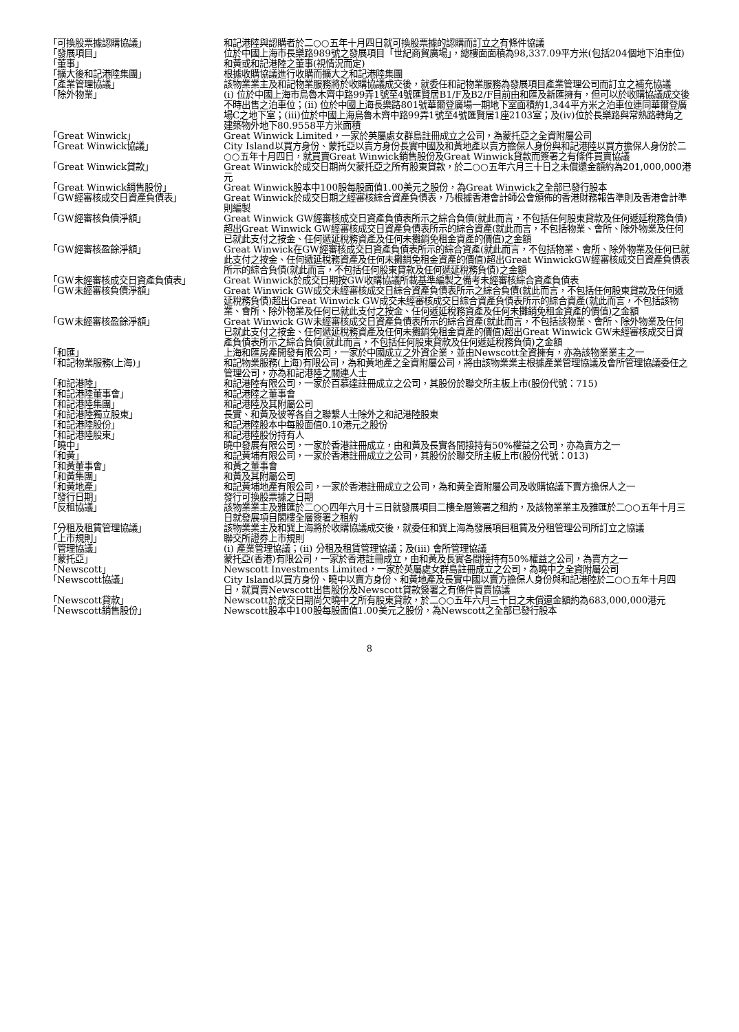| 「可換股票據認購協議」 | 和記港陸與認購者於二○○五年十月四日就可換股票據的認購而訂立之有條件協議 |
| 「發展項目」 | 位於中國上海市長樂路989號之發展項目「世紀商貿廣場」，總樓面面積為98,337.09平方米(包括204個地下泊車位) |
| 「董事」 | 和黃或和記港陸之董事(視情況而定) |
| 「擴大後和記港陸集團」 | 根據收購協議進行收購而擴大之和記港陸集團 |
| 「產業管理協議」 | 該物業業主及和記物業服務將於收購協議成交後，就委任和記物業服務為發展項目產業管理公司而訂立之補充協議 |
| 「除外物業」 | (i) 位於中國上海市烏魯木齊中路99弄1號至4號匯賢居B1/F及B2/F目前由和匯及新匯擁有，但可以於收購協議成交後不時出售之泊車位；(ii) 位於中國上海長樂路801號華爾登廣場一期地下室面積約1,344平方米之泊車位連同華爾登廣場C之地下室；(iii)位於中國上海烏魯木齊中路99弄1號至4號匯賢居1座2103室；及(iv)位於長樂路與常熟路轉角之建築物外地下80.9558平方米面積 |
| 「Great Winwick」 | Great Winwick Limited，一家於英屬處女群島註冊成立之公司，為蒙托亞之全資附屬公司 |
| 「Great Winwick協議」 | City Island以買方身份、蒙托亞以賣方身份長實中國及和黃地產以賣方擔保人身份與和記港陸以買方擔保人身份於二○○五年十月四日，就買賣Great Winwick銷售股份及Great Winwick貸款而簽署之有條件買賣協議 |
| 「Great Winwick貸款」 | Great Winwick於成交日期尚欠蒙托亞之所有股東貸款，於二○○五年六月三十日之未償還金額約為201,000,000港元 |
| 「Great Winwick銷售股份」 | Great Winwick股本中100股每股面值1.00美元之股份，為Great Winwick之全部已發行股本 |
| 「GW經審核成交日資產負債表」 | Great Winwick於成交日期之經審核綜合資產負債表，乃根據香港會計師公會頒佈的香港財務報告準則及香港會計準則編製 |
| 「GW經審核負債淨額」 | Great Winwick GW經審核成交日資產負債表所示之綜合負債(就此而言，不包括任何股東貸款及任何遞延稅務負債)超出Great Winwick GW經審核成交日資產負債表所示的綜合資產(就此而言，不包括物業、會所、除外物業及任何已就此支付之按金、任何遞延稅務資產及任何未攤銷免租金資產的價值)之金額 |
| 「GW經審核盈餘淨額」 | Great Winwick在GW經審核成交日資產負債表所示的綜合資產(就此而言，不包括物業、會所、除外物業及任何已就此支付之按金、任何遞延稅務資產及任何未攤銷免租金資產的價值)超出Great WinwickGW經審核成交日資產負債表所示的綜合負債(就此而言，不包括任何股東貸款及任何遞延稅務負債)之金額 |
| 「GW未經審核成交日資產負債表」 | Great Winwick於成交日期按GW收購協議所載基準編製之備考未經審核綜合資產負債表 |
| 「GW未經審核負債淨額」 | Great Winwick GW成交未經審核成交日綜合資產負債表所示之綜合負債(就此而言，不包括任何股東貸款及任何遞延稅務負債)超出Great Winwick GW成交未經審核成交日綜合資產負債表所示的綜合資產(就此而言，不包括該物業、會所、除外物業及任何已就此支付之按金、任何遞延稅務資產及任何未攤銷免租金資產的價值)之金額 |
| 「GW未經審核盈餘淨額」 | Great Winwick GW未經審核成交日資產負債表所示的綜合資產(就此而言，不包括該物業、會所、除外物業及任何已就此支付之按金、任何遞延稅務資產及任何未攤銷免租金資產的價值)超出Great Winwick GW未經審核成交日資產負債表所示之綜合負債(就此而言，不包括任何股東貸款及任何遞延稅務負債)之金額 |
| 「和匯」 | 上海和匯房產開發有限公司，一家於中國成立之外資企業，並由Newscott全資擁有，亦為該物業業主之一 |
| 「和記物業服務(上海)」 | 和記物業服務(上海)有限公司，為和黃地產之全資附屬公司，將由該物業業主根據產業管理協議及會所管理協議委任之管理公司，亦為和記港陸之關連人士 |
| 「和記港陸」 | 和記港陸有限公司，一家於百慕達註冊成立之公司，其股份於聯交所主板上市(股份代號：715) |
| 「和記港陸董事會」 | 和記港陸之董事會 |
| 「和記港陸集團」 | 和記港陸及其附屬公司 |
| 「和記港陸獨立股東」 | 長實、和黃及彼等各自之聯繫人士除外之和記港陸股東 |
| 「和記港陸股份」 | 和記港陸股本中每股面值0.10港元之股份 |
| 「和記港陸股東」 | 和記港陸股份持有人 |
| 「曉中」 | 曉中發展有限公司，一家於香港註冊成立，由和黃及長實各間接持有50%權益之公司，亦為賣方之一 |
| 「和黃」 | 和記黃埔有限公司，一家於香港註冊成立之公司，其股份於聯交所主板上市(股份代號：013) |
| 「和黃董事會」 | 和黃之董事會 |
| 「和黃集團」 | 和黃及其附屬公司 |
| 「和黃地產」 | 和記黃埔地產有限公司，一家於香港註冊成立之公司，為和黃全資附屬公司及收購協議下賣方擔保人之一 |
| 「發行日期」 | 發行可換股票據之日期 |
| 「反租協議」 | 該物業業主及雅匯於二○○四年六月十三日就發展項目二樓全層簽署之租約，及該物業業主及雅匯於二○○五年十月三日就發展項目閣樓全層簽署之租約 |
| 「分租及租賃管理協議」 | 該物業業主及和巽上海將於收購協議成交後，就委任和巽上海為發展項目租賃及分租管理公司所訂立之協議 |
| 「上市規則」 | 聯交所證券上市規則 |
| 「管理協議」 | (i) 產業管理協議；(ii) 分租及租賃管理協議；及(iii) 會所管理協議 |
| 「蒙托亞」 | 蒙托亞(香港)有限公司，一家於香港註冊成立，由和黃及長實各間接持有50%權益之公司，為賣方之一 |
| 「Newscott」 | Newscott Investments Limited，一家於英屬處女群島註冊成立之公司，為曉中之全資附屬公司 |
| 「Newscott協議」 | City Island以買方身份、曉中以賣方身份、和黃地產及長實中國以賣方擔保人身份與和記港陸於二○○五年十月四日，就買賣Newscott出售股份及Newscott貸款簽署之有條件買賣協議 |
| 「Newscott貸款」 | Newscott於成交日期尚欠曉中之所有股東貸款，於二○○五年六月三十日之未償還金額約為683,000,000港元 |
| 「Newscott銷售股份」 | Newscott股本中100股每股面值1.00美元之股份，為Newscott之全部已發行股本 |
8